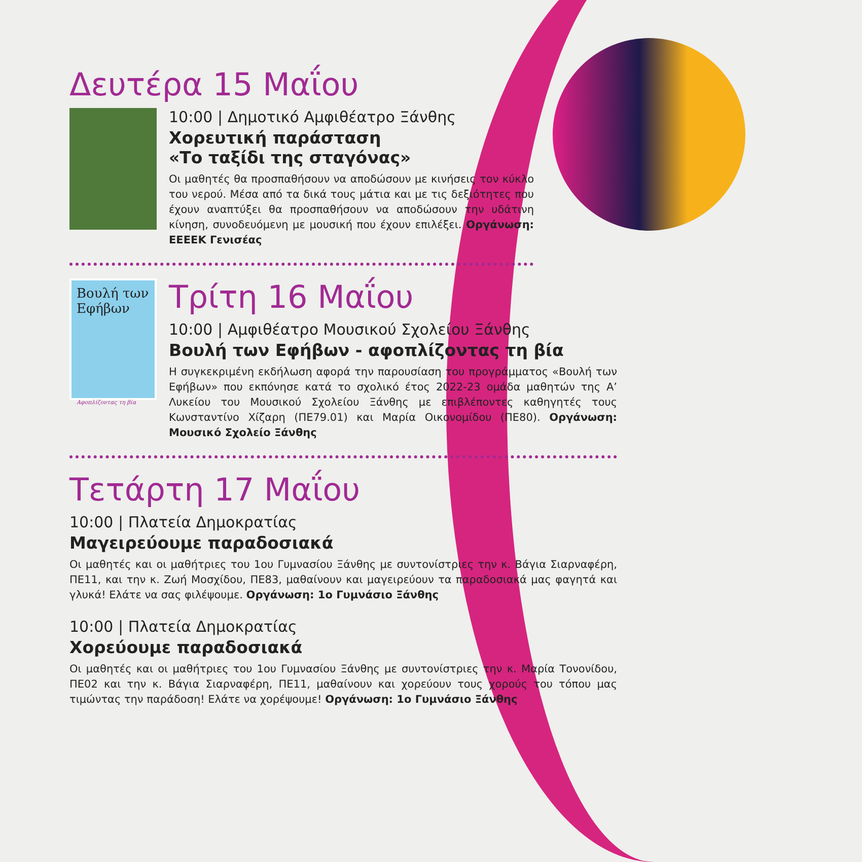Δευτέρα 15 Μαΐου
10:00 | Δημοτικό Αμφιθέατρο Ξάνθης
Χορευτική παράσταση
«Το ταξίδι της σταγόνας»
Οι μαθητές θα προσπαθήσουν να αποδώσουν με κινήσεις τον κύκλο του νερού. Μέσα από τα δικά τους μάτια και με τις δεξιότητες που έχουν αναπτύξει θα προσπαθήσουν να αποδώσουν την υδάτινη κίνηση, συνοδευόμενη με μουσική που έχουν επιλέξει. Οργάνωση: ΕΕΕΕΚ Γενισέας
Βουλή των Εφήβων
Αφοπλίζοντας τη βία
Τρίτη 16 Μαΐου
10:00 | Αμφιθέατρο Μουσικού Σχολείου Ξάνθης
Βουλή των Εφήβων - αφοπλίζοντας τη βία
Η συγκεκριμένη εκδήλωση αφορά την παρουσίαση του προγράμματος «Βουλή των Εφήβων» που εκπόνησε κατά το σχολικό έτος 2022-23 ομάδα μαθητών της Α’ Λυκείου του Μουσικού Σχολείου Ξάνθης με επιβλέποντες καθηγητές τους Κωνσταντίνο Χίζαρη (ΠΕ79.01) και Μαρία Οικονομίδου (ΠΕ80). Οργάνωση: Μουσικό Σχολείο Ξάνθης
Τετάρτη 17 Μαΐου
10:00 | Πλατεία Δημοκρατίας
Μαγειρεύουμε παραδοσιακά
Οι μαθητές και οι μαθήτριες του 1ου Γυμνασίου Ξάνθης με συντονίστριες την κ. Βάγια Σιαρναφέρη, ΠΕ11, και την κ. Ζωή Μοσχίδου, ΠΕ83, μαθαίνουν και μαγειρεύουν τα παραδοσιακά μας φαγητά και γλυκά! Ελάτε να σας φιλέψουμε. Οργάνωση: 1ο Γυμνάσιο Ξάνθης
10:00 | Πλατεία Δημοκρατίας
Χορεύουμε παραδοσιακά
Οι μαθητές και οι μαθήτριες του 1ου Γυμνασίου Ξάνθης με συντονίστριες την κ. Μαρία Τονονίδου, ΠΕ02 και την κ. Βάγια Σιαρναφέρη, ΠΕ11, μαθαίνουν και χορεύουν τους χορούς του τόπου μας τιμώντας την παράδοση! Ελάτε να χορέψουμε! Οργάνωση: 1ο Γυμνάσιο Ξάνθης